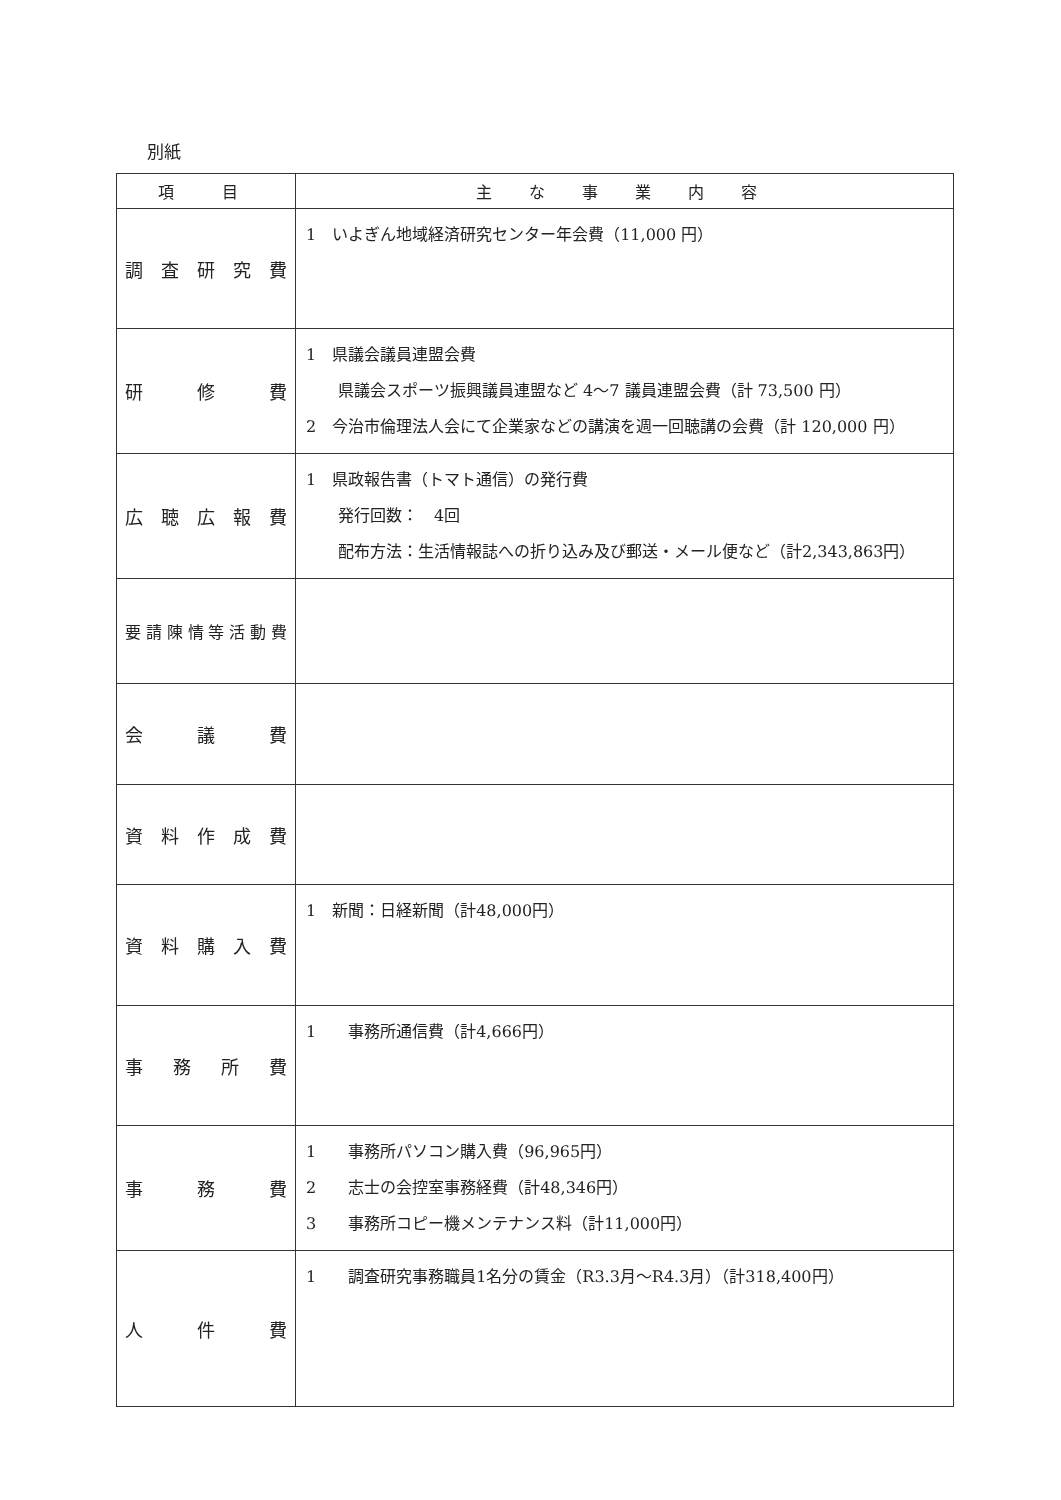別紙
| 項 目 | 主 な 事 業 内 容 |
| --- | --- |
| 調査研究費 | 1 いよぎん地域経済研究センター年会費（11,000 円） |
| 研修費 | 1 県議会議員連盟会費 県議会スポーツ振興議員連盟など 4～7 議員連盟会費（計 73,500 円） 2 今治市倫理法人会にて企業家などの講演を週一回聴講の会費（計 120,000 円） |
| 広聴広報費 | 1 県政報告書（トマト通信）の発行費 発行回数： 4回 配布方法：生活情報誌への折り込み及び郵送・メール便など（計2,343,863円） |
| 要請陳情等活動費 | |
| 会議費 | |
| 資料作成費 | |
| 資料購入費 | 1 新聞：日経新聞（計48,000円） |
| 事務所費 | 1 事務所通信費（計4,666円） |
| 事務費 | 1 事務所パソコン購入費（96,965円） 2 志士の会控室事務経費（計48,346円） 3 事務所コピー機メンテナンス料（計11,000円） |
| 人件費 | 1 調査研究事務職員1名分の賃金（R3.3月～R4.3月）（計318,400円） |